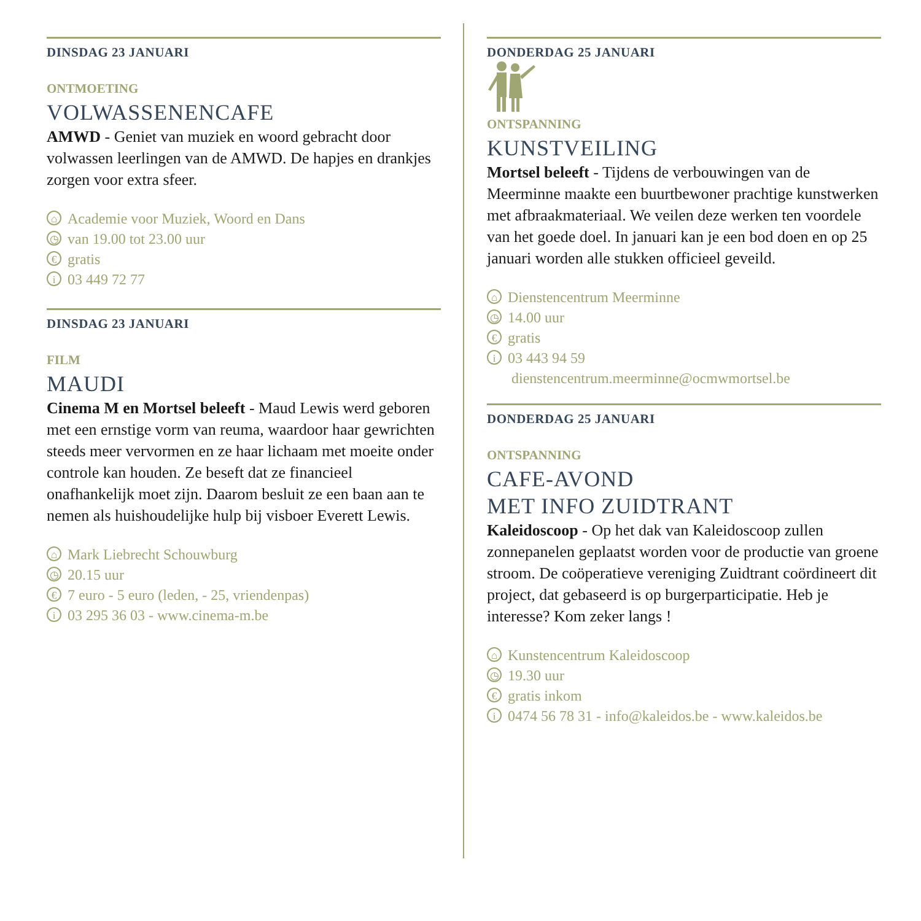DINSDAG 23 JANUARI
ONTMOETING
VOLWASSENENCAFE
AMWD - Geniet van muziek en woord gebracht door volwassen leerlingen van de AMWD. De hapjes en drankjes zorgen voor extra sfeer.
⌂ Academie voor Muziek, Woord en Dans
◷ van 19.00 tot 23.00 uur
€ gratis
i 03 449 72 77
DINSDAG 23 JANUARI
FILM
MAUDI
Cinema M en Mortsel beleeft - Maud Lewis werd geboren met een ernstige vorm van reuma, waardoor haar gewrichten steeds meer vervormen en ze haar lichaam met moeite onder controle kan houden. Ze beseft dat ze financieel onafhankelijk moet zijn. Daarom besluit ze een baan aan te nemen als huishoudelijke hulp bij visboer Everett Lewis.
⌂ Mark Liebrecht Schouwburg
◷ 20.15 uur
€ 7 euro - 5 euro (leden, - 25, vriendenpas)
i 03 295 36 03 - www.cinema-m.be
DONDERDAG 25 JANUARI
ONTSPANNING
KUNSTVEILING
Mortsel beleeft - Tijdens de verbouwingen van de Meerminne maakte een buurtbewoner prachtige kunstwerken met afbraakmateriaal. We veilen deze werken ten voordele van het goede doel. In januari kan je een bod doen en op 25 januari worden alle stukken officieel geveild.
⌂ Dienstencentrum Meerminne
◷ 14.00 uur
€ gratis
i 03 443 94 59
dienstencentrum.meerminne@ocmwmortsel.be
DONDERDAG 25 JANUARI
ONTSPANNING
CAFE-AVOND
MET INFO ZUIDTRANT
Kaleidoscoop - Op het dak van Kaleidoscoop zullen zonnepanelen geplaatst worden voor de productie van groene stroom. De coöperatieve vereniging Zuidtrant coördineert dit project, dat gebaseerd is op burgerparticipatie. Heb je interesse? Kom zeker langs !
⌂ Kunstencentrum Kaleidoscoop
◷ 19.30 uur
€ gratis inkom
i 0474 56 78 31 - info@kaleidos.be - www.kaleidos.be